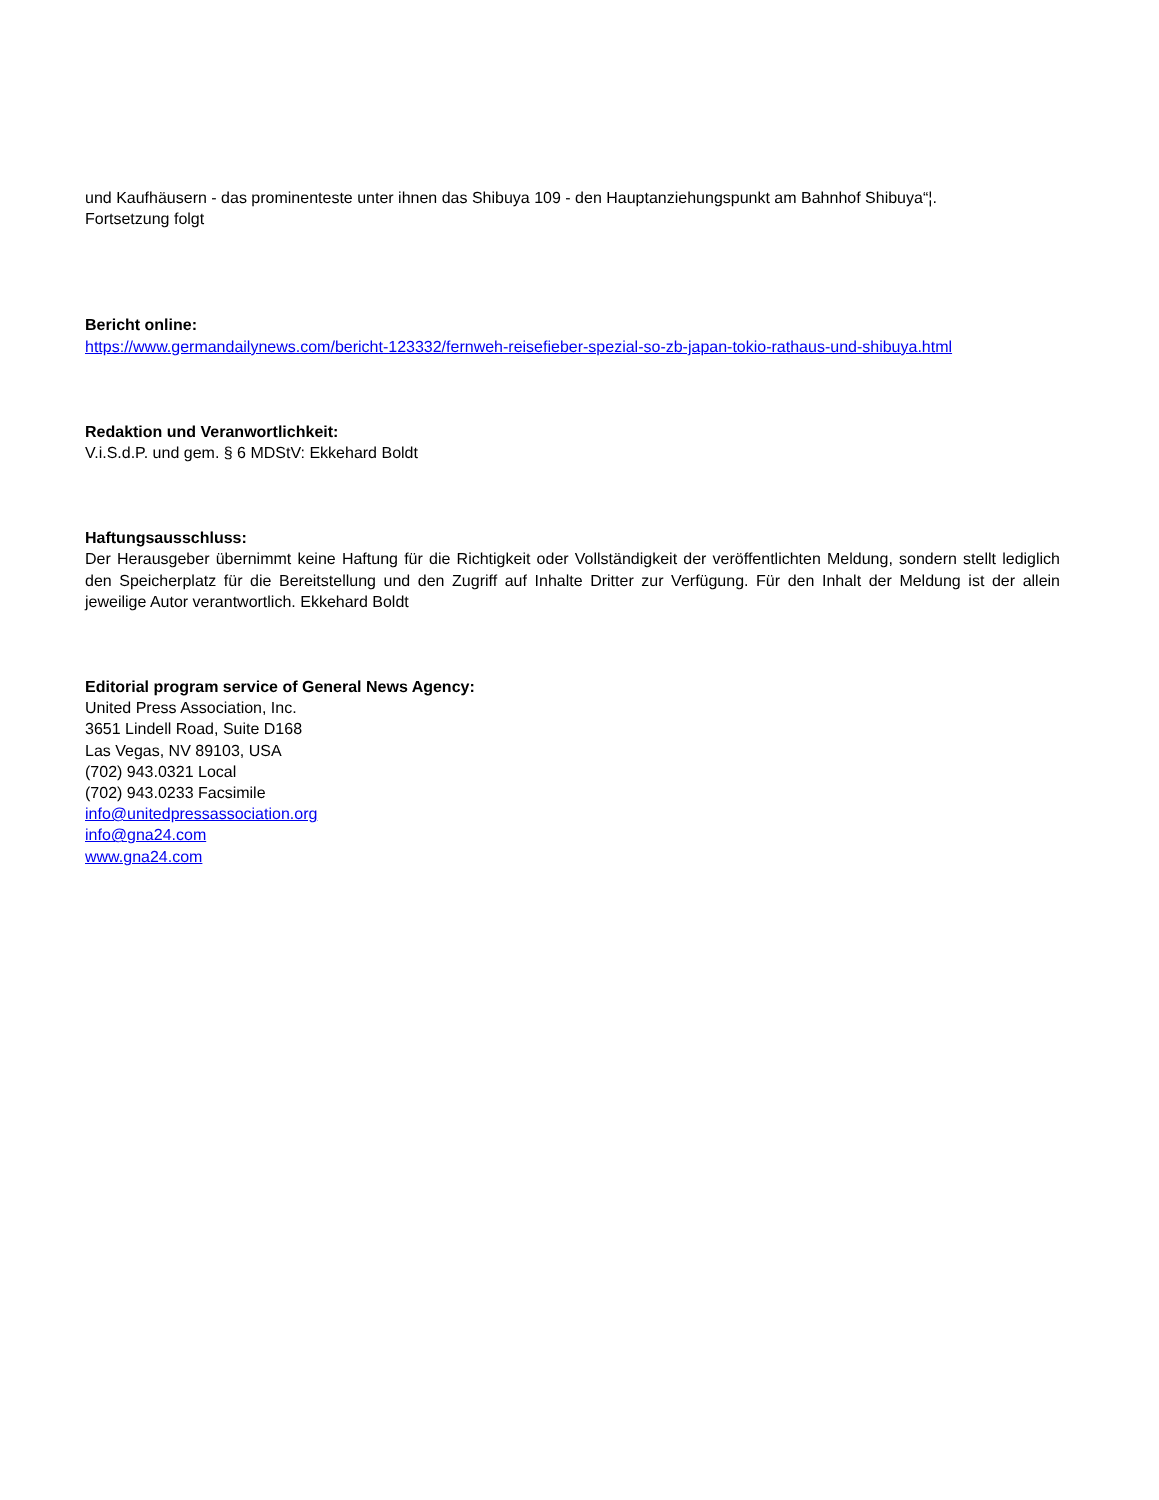und Kaufhäusern - das prominenteste unter ihnen das Shibuya 109 - den Hauptanziehungspunkt am Bahnhof Shibuya“¦.
Fortsetzung folgt
Bericht online:
https://www.germandailynews.com/bericht-123332/fernweh-reisefieber-spezial-so-zb-japan-tokio-rathaus-und-shibuya.html
Redaktion und Veranwortlichkeit:
V.i.S.d.P. und gem. § 6 MDStV: Ekkehard Boldt
Haftungsausschluss:
Der Herausgeber übernimmt keine Haftung für die Richtigkeit oder Vollständigkeit der veröffentlichten Meldung, sondern stellt lediglich den Speicherplatz für die Bereitstellung und den Zugriff auf Inhalte Dritter zur Verfügung. Für den Inhalt der Meldung ist der allein jeweilige Autor verantwortlich. Ekkehard Boldt
Editorial program service of General News Agency:
United Press Association, Inc.
3651 Lindell Road, Suite D168
Las Vegas, NV 89103, USA
(702) 943.0321 Local
(702) 943.0233 Facsimile
info@unitedpressassociation.org
info@gna24.com
www.gna24.com